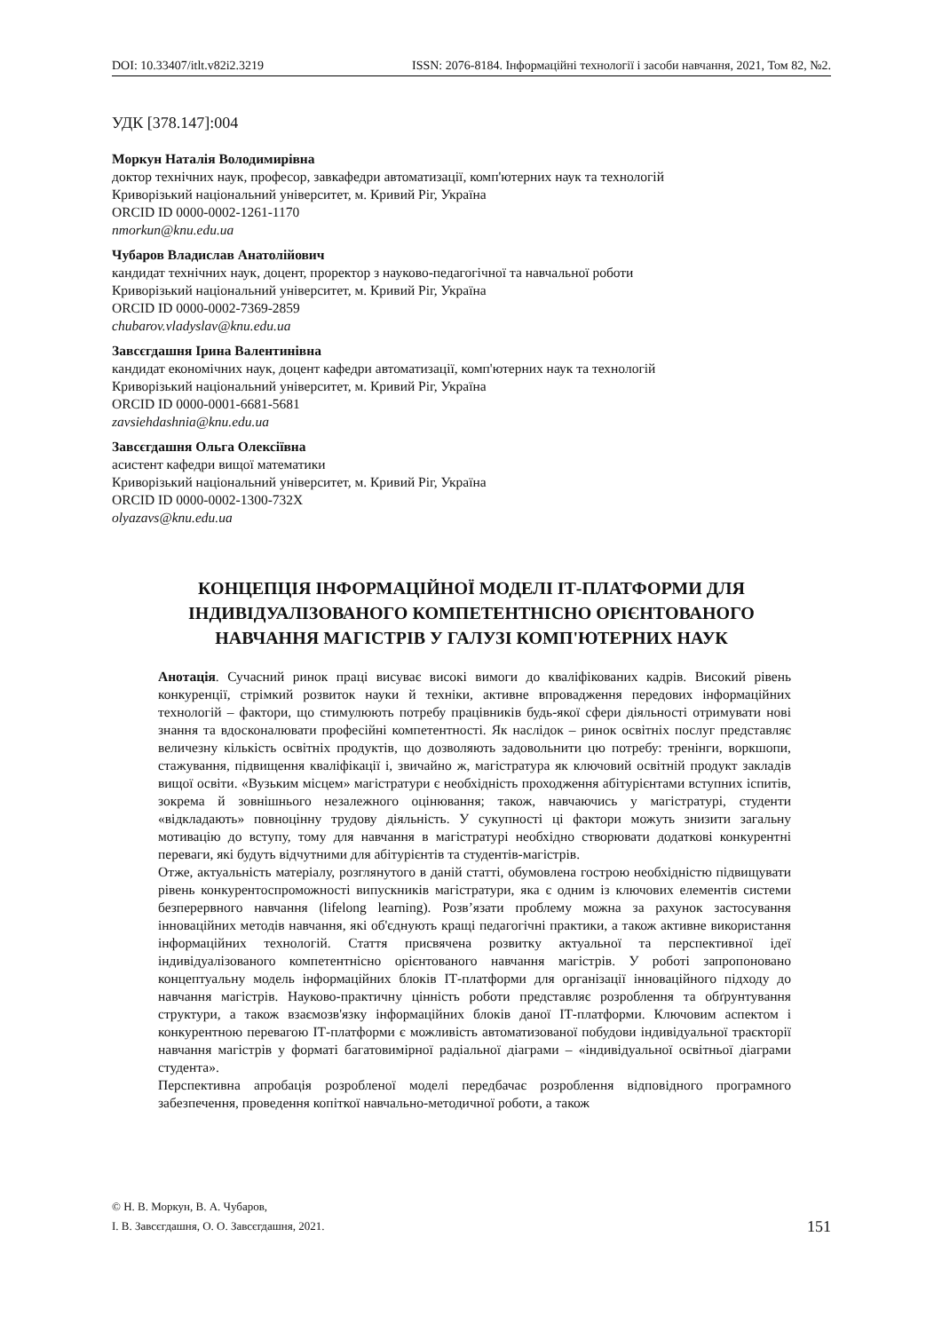DOI: 10.33407/itlt.v82i2.3219 ISSN: 2076-8184. Інформаційні технології і засоби навчання, 2021, Том 82, №2.
УДК [378.147]:004
Моркун Наталія Володимирівна
доктор технічних наук, професор, завкафедри автоматизації, комп'ютерних наук та технологій
Криворізький національний університет, м. Кривий Ріг, Україна
ORCID ID 0000-0002-1261-1170
nmorkun@knu.edu.ua
Чубаров Владислав Анатолійович
кандидат технічних наук, доцент, проректор з науково-педагогічної та навчальної роботи
Криворізький національний університет, м. Кривий Ріг, Україна
ORCID ID 0000-0002-7369-2859
chubarov.vladyslav@knu.edu.ua
Завсєгдашня Ірина Валентинівна
кандидат економічних наук, доцент кафедри автоматизації, комп'ютерних наук та технологій
Криворізький національний університет, м. Кривий Ріг, Україна
ORCID ID 0000-0001-6681-5681
zavsiehdashnia@knu.edu.ua
Завсєгдашня Ольга Олексіївна
асистент кафедри вищої математики
Криворізький національний університет, м. Кривий Ріг, Україна
ORCID ID 0000-0002-1300-732X
olyazavs@knu.edu.ua
КОНЦЕПЦІЯ ІНФОРМАЦІЙНОЇ МОДЕЛІ ІТ-ПЛАТФОРМИ ДЛЯ
ІНДИВІДУАЛІЗОВАНОГО КОМПЕТЕНТНІСНО ОРІЄНТОВАНОГО
НАВЧАННЯ МАГІСТРІВ У ГАЛУЗІ КОМП'ЮТЕРНИХ НАУК
Анотація. Сучасний ринок праці висуває високі вимоги до кваліфікованих кадрів. Високий рівень конкуренції, стрімкий розвиток науки й техніки, активне впровадження передових інформаційних технологій – фактори, що стимулюють потребу працівників будь-якої сфери діяльності отримувати нові знання та вдосконалювати професійні компетентності. Як наслідок – ринок освітніх послуг представляє величезну кількість освітніх продуктів, що дозволяють задовольнити цю потребу: тренінги, воркшопи, стажування, підвищення кваліфікації і, звичайно ж, магістратура як ключовий освітній продукт закладів вищої освіти. «Вузьким місцем» магістратури є необхідність проходження абітурієнтами вступних іспитів, зокрема й зовнішнього незалежного оцінювання; також, навчаючись у магістратурі, студенти «відкладають» повноцінну трудову діяльність. У сукупності ці фактори можуть знизити загальну мотивацію до вступу, тому для навчання в магістратурі необхідно створювати додаткові конкурентні переваги, які будуть відчутними для абітурієнтів та студентів-магістрів.
Отже, актуальність матеріалу, розглянутого в даній статті, обумовлена гострою необхідністю підвищувати рівень конкурентоспроможності випускників магістратури, яка є одним із ключових елементів системи безперервного навчання (lifelong learning). Розв’язати проблему можна за рахунок застосування інноваційних методів навчання, які об'єднують кращі педагогічні практики, а також активне використання інформаційних технологій. Стаття присвячена розвитку актуальної та перспективної ідеї індивідуалізованого компетентнісно орієнтованого навчання магістрів. У роботі запропоновано концептуальну модель інформаційних блоків ІТ-платформи для організації інноваційного підходу до навчання магістрів. Науково-практичну цінність роботи представляє розроблення та обґрунтування структури, а також взаємозв'язку інформаційних блоків даної ІТ-платформи. Ключовим аспектом і конкурентною перевагою ІТ-платформи є можливість автоматизованої побудови індивідуальної траєкторії навчання магістрів у форматі багатовимірної радіальної діаграми – «індивідуальної освітньої діаграми студента».
Перспективна апробація розробленої моделі передбачає розроблення відповідного програмного забезпечення, проведення копіткої навчально-методичної роботи, а також
© Н. В. Моркун, В. А. Чубаров,
І. В. Завсєгдашня, О. О. Завсєгдашня, 2021.
151